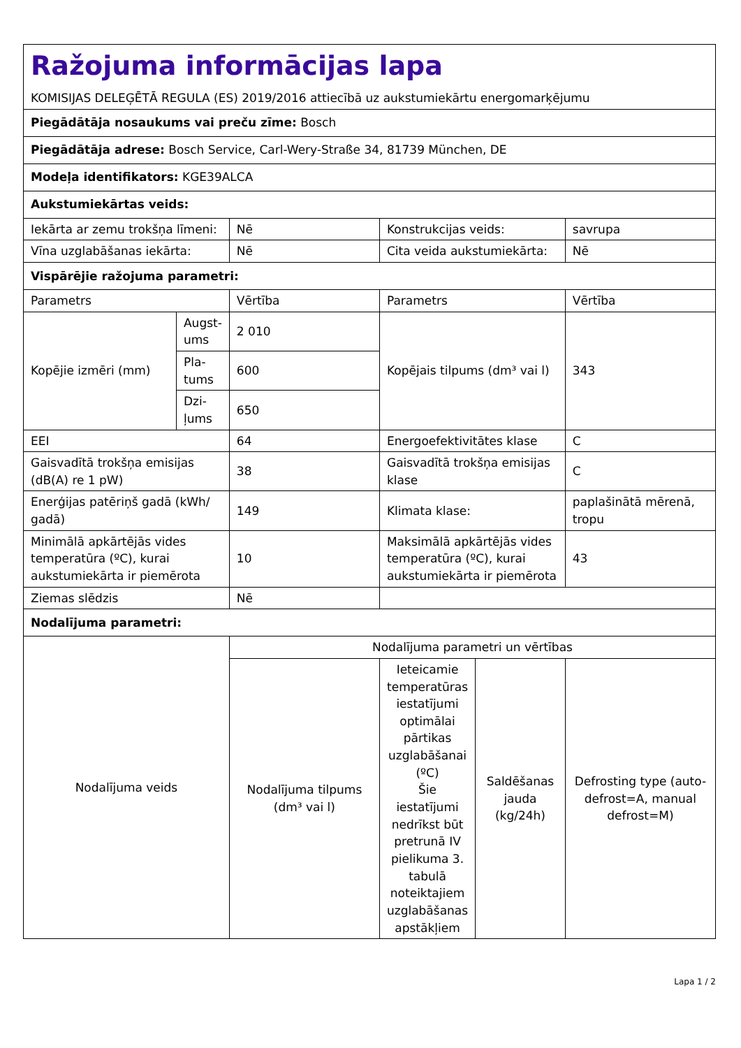| Ražojuma informācijas lapa KOMISIJAS DELEĢĒTĀ REGULA (ES) 2019/2016 attiecībā uz aukstumiekārtu energomarķējumu | | | | | |
| Piegādātāja nosaukums vai preču zīme: Bosch | | | | | |
| Piegādātāja adrese: Bosch Service, Carl-Wery-Straße 34, 81739 München, DE | | | | | |
| Modeļa identifikators: KGE39ALCA | | | | | |
| Aukstumiekārtas veids: | | | | | |
| Iekārta ar zemu trokšņa līmeni: | | Nē | Konstrukcijas veids: | | savrupa |
| Vīna uzglabāšanas iekārta: | | Nē | Cita veida aukstumiekārta: | | Nē |
| Vispārējie ražojuma parametri: | | | | | |
| Parametrs | | Vērtība | Parametrs | | Vērtība |
| Kopējie izmēri (mm) | Augst-ums | 2 010 | Kopējais tilpums (dm³ vai l) | | 343 |
| | Pla-tums | 600 | | | |
| | Dzi-ļums | 650 | | | |
| EEI | | 64 | Energoefektivitātes klase | | C |
| Gaisvadītā trokšņa emisijas (dB(A) re 1 pW) | | 38 | Gaisvadītā trokšņa emisijas klase | | C |
| Enerģijas patēriņš gadā (kWh/ gadā) | | 149 | Klimata klase: | | paplašinātā mērenā, tropu |
| Minimālā apkārtējās vides temperatūra (ºC), kurai aukstumiekārta ir piemērota | | 10 | Maksimālā apkārtējās vides temperatūra (ºC), kurai aukstumiekārta ir piemērota | | 43 |
| Ziemas slēdzis | | Nē | | | |
| Nodalījuma parametri: | | | | | |
| Nodalījuma veids | | Nodalījuma parametri un vērtības | | | |
| | | Nodalījuma tilpums (dm³ vai l) | Ieteicamie temperatūras iestatījumi optimālai pārtikas uzglabāšanai (ºC) Šie iestatījumi nedrīkst būt pretrunā IV pielikuma 3. tabulā noteiktajiem uzglabāšanas apstākļiem | Saldēšanas jauda (kg/24h) | Defrosting type (auto-defrost=A, manual defrost=M) |
Lapa 1 / 2